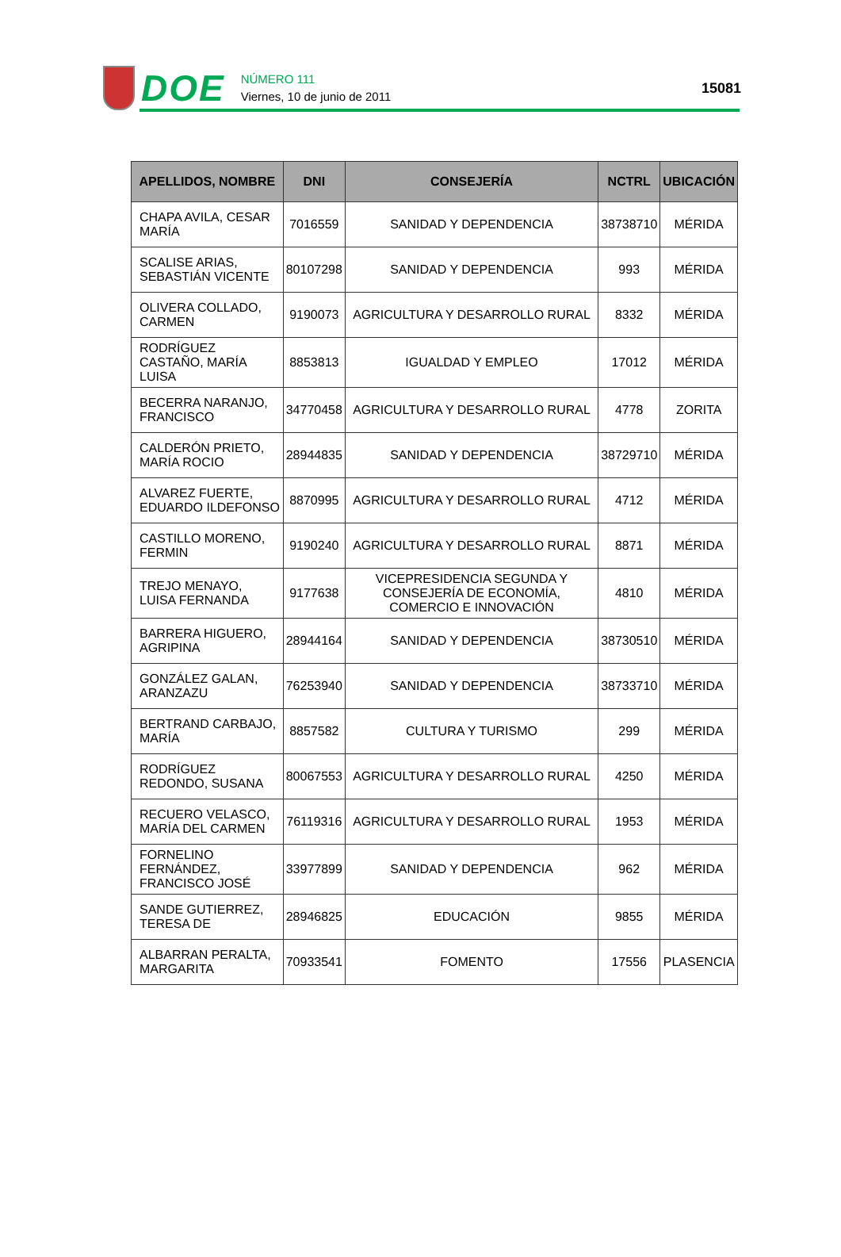DOE
NÚMERO 111
Viernes, 10 de junio de 2011
15081
| APELLIDOS, NOMBRE | DNI | CONSEJERÍA | NCTRL | UBICACIÓN |
| --- | --- | --- | --- | --- |
| CHAPA AVILA, CESAR MARÍA | 7016559 | SANIDAD Y DEPENDENCIA | 38738710 | MÉRIDA |
| SCALISE ARIAS, SEBASTIÁN VICENTE | 80107298 | SANIDAD Y DEPENDENCIA | 993 | MÉRIDA |
| OLIVERA COLLADO, CARMEN | 9190073 | AGRICULTURA Y DESARROLLO RURAL | 8332 | MÉRIDA |
| RODRÍGUEZ CASTAÑO, MARÍA LUISA | 8853813 | IGUALDAD Y EMPLEO | 17012 | MÉRIDA |
| BECERRA NARANJO, FRANCISCO | 34770458 | AGRICULTURA Y DESARROLLO RURAL | 4778 | ZORITA |
| CALDERÓN PRIETO, MARÍA ROCIO | 28944835 | SANIDAD Y DEPENDENCIA | 38729710 | MÉRIDA |
| ALVAREZ FUERTE, EDUARDO ILDEFONSO | 8870995 | AGRICULTURA Y DESARROLLO RURAL | 4712 | MÉRIDA |
| CASTILLO MORENO, FERMIN | 9190240 | AGRICULTURA Y DESARROLLO RURAL | 8871 | MÉRIDA |
| TREJO MENAYO, LUISA FERNANDA | 9177638 | VICEPRESIDENCIA SEGUNDA Y CONSEJERÍA DE ECONOMÍA, COMERCIO E INNOVACIÓN | 4810 | MÉRIDA |
| BARRERA HIGUERO, AGRIPINA | 28944164 | SANIDAD Y DEPENDENCIA | 38730510 | MÉRIDA |
| GONZÁLEZ GALAN, ARANZAZU | 76253940 | SANIDAD Y DEPENDENCIA | 38733710 | MÉRIDA |
| BERTRAND CARBAJO, MARÍA | 8857582 | CULTURA Y TURISMO | 299 | MÉRIDA |
| RODRÍGUEZ REDONDO, SUSANA | 80067553 | AGRICULTURA Y DESARROLLO RURAL | 4250 | MÉRIDA |
| RECUERO VELASCO, MARÍA DEL CARMEN | 76119316 | AGRICULTURA Y DESARROLLO RURAL | 1953 | MÉRIDA |
| FORNELINO FERNÁNDEZ, FRANCISCO JOSÉ | 33977899 | SANIDAD Y DEPENDENCIA | 962 | MÉRIDA |
| SANDE GUTIERREZ, TERESA DE | 28946825 | EDUCACIÓN | 9855 | MÉRIDA |
| ALBARRAN PERALTA, MARGARITA | 70933541 | FOMENTO | 17556 | PLASENCIA |